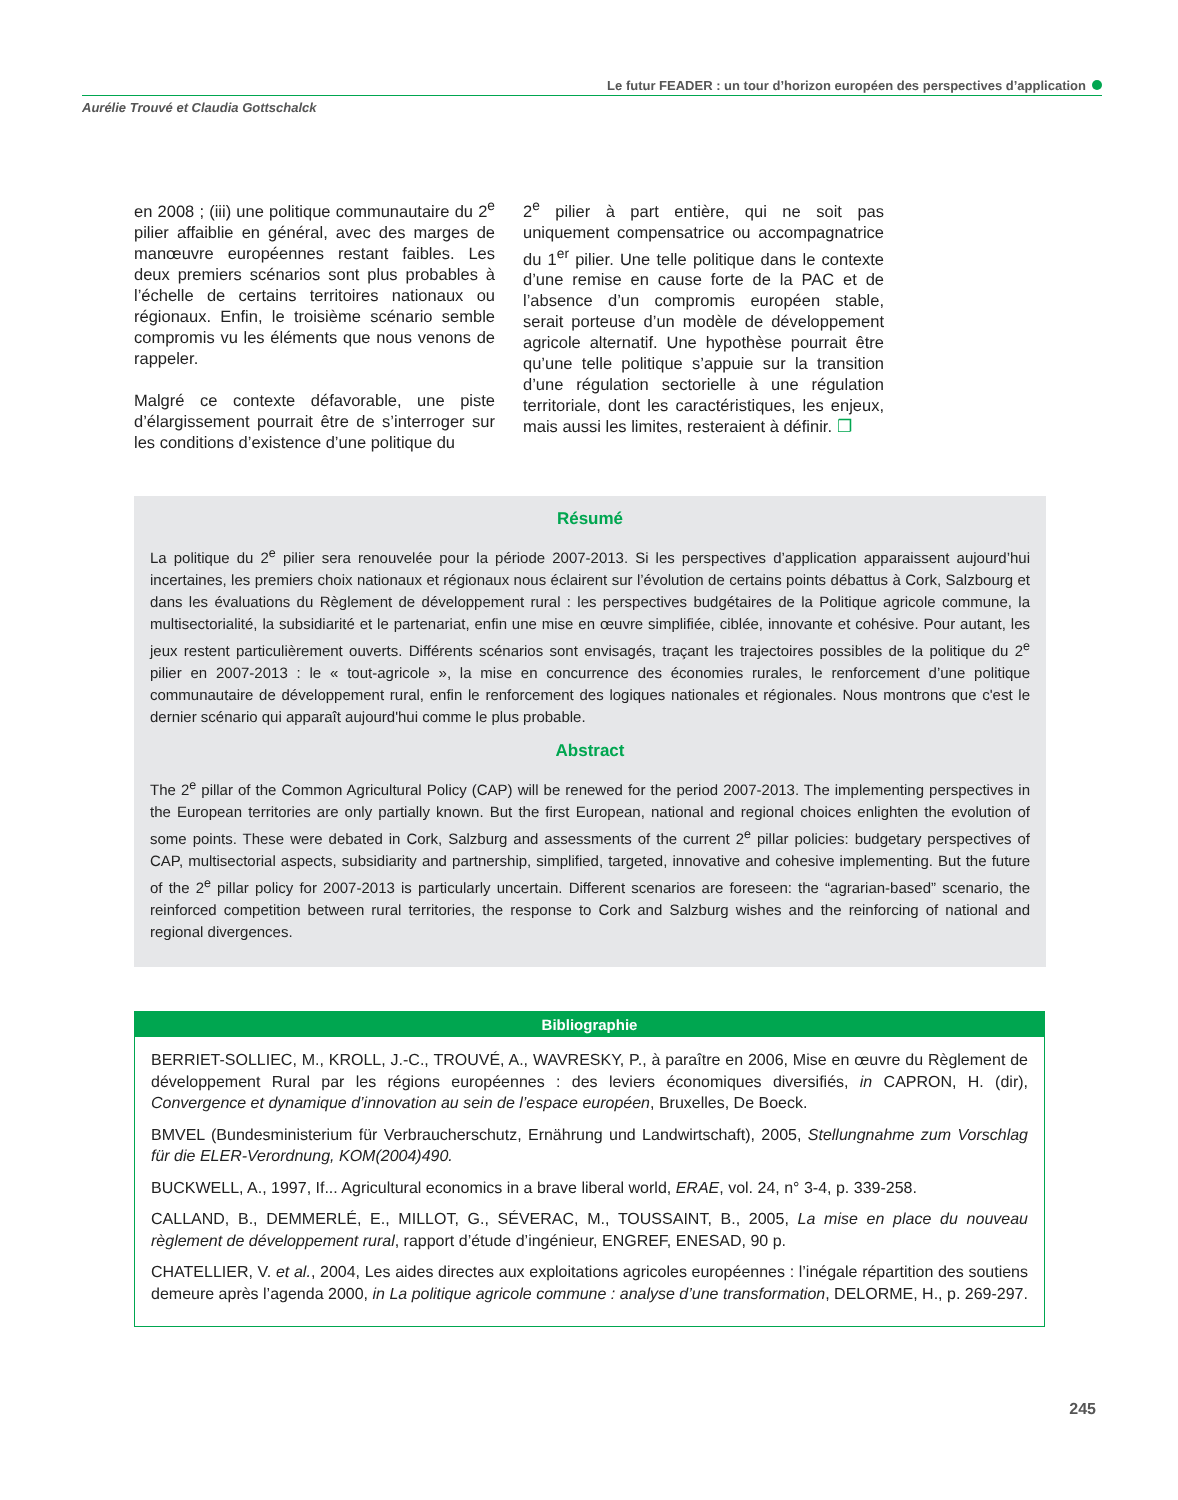Le futur FEADER : un tour d’horizon européen des perspectives d’application
Aurélie Trouvé et Claudia Gottschalck
en 2008 ; (iii) une politique communautaire du 2<sup>e</sup> pilier affaiblie en général, avec des marges de manœuvre européennes restant faibles. Les deux premiers scénarios sont plus probables à l’échelle de certains territoires nationaux ou régionaux. Enfin, le troisième scénario semble compromis vu les éléments que nous venons de rappeler.
Malgré ce contexte défavorable, une piste d’élargissement pourrait être de s’interroger sur les conditions d’existence d’une politique du
2<sup>e</sup> pilier à part entière, qui ne soit pas uniquement compensatrice ou accompagnatrice du 1<sup>er</sup> pilier. Une telle politique dans le contexte d’une remise en cause forte de la PAC et de l’absence d’un compromis européen stable, serait porteuse d’un modèle de développement agricole alternatif. Une hypothèse pourrait être qu’une telle politique s’appuie sur la transition d’une régulation sectorielle à une régulation territoriale, dont les caractéristiques, les enjeux, mais aussi les limites, resteraient à définir. ❐
Résumé
La politique du 2<sup>e</sup> pilier sera renouvelée pour la période 2007-2013. Si les perspectives d’application apparaissent aujourd’hui incertaines, les premiers choix nationaux et régionaux nous éclairent sur l’évolution de certains points débattus à Cork, Salzbourg et dans les évaluations du Règlement de développement rural : les perspectives budgétaires de la Politique agricole commune, la multisectorialité, la subsidiarité et le partenariat, enfin une mise en œuvre simplifiée, ciblée, innovante et cohésive. Pour autant, les jeux restent particulièrement ouverts. Différents scénarios sont envisagés, traçant les trajectoires possibles de la politique du 2<sup>e</sup> pilier en 2007-2013 : le « tout-agricole », la mise en concurrence des économies rurales, le renforcement d’une politique communautaire de développement rural, enfin le renforcement des logiques nationales et régionales. Nous montrons que c'est le dernier scénario qui apparaît aujourd'hui comme le plus probable.
Abstract
The 2<sup>e</sup> pillar of the Common Agricultural Policy (CAP) will be renewed for the period 2007-2013. The implementing perspectives in the European territories are only partially known. But the first European, national and regional choices enlighten the evolution of some points. These were debated in Cork, Salzburg and assessments of the current 2<sup>e</sup> pillar policies: budgetary perspectives of CAP, multisectorial aspects, subsidiarity and partnership, simplified, targeted, innovative and cohesive implementing. But the future of the 2<sup>e</sup> pillar policy for 2007-2013 is particularly uncertain. Different scenarios are foreseen: the “agrarian-based” scenario, the reinforced competition between rural territories, the response to Cork and Salzburg wishes and the reinforcing of national and regional divergences.
Bibliographie
BERRIET-SOLLIEC, M., KROLL, J.-C., TROUVÉ, A., WAVRESKY, P., à paraître en 2006, Mise en œuvre du Règlement de développement Rural par les régions européennes : des leviers économiques diversifiés, in CAPRON, H. (dir), Convergence et dynamique d’innovation au sein de l’espace européen, Bruxelles, De Boeck.
BMVEL (Bundesministerium für Verbraucherschutz, Ernährung und Landwirtschaft), 2005, Stellungnahme zum Vorschlag für die ELER-Verordnung, KOM(2004)490.
BUCKWELL, A., 1997, If... Agricultural economics in a brave liberal world, ERAE, vol. 24, n° 3-4, p. 339-258.
CALLAND, B., DEMMERLÉ, E., MILLOT, G., SÉVERAC, M., TOUSSAINT, B., 2005, La mise en place du nouveau règlement de développement rural, rapport d’étude d’ingénieur, ENGREF, ENESAD, 90 p.
CHATELLIER, V. et al., 2004, Les aides directes aux exploitations agricoles européennes : l’inégale répartition des soutiens demeure après l’agenda 2000, in La politique agricole commune : analyse d’une transformation, DELORME, H., p. 269-297.
245